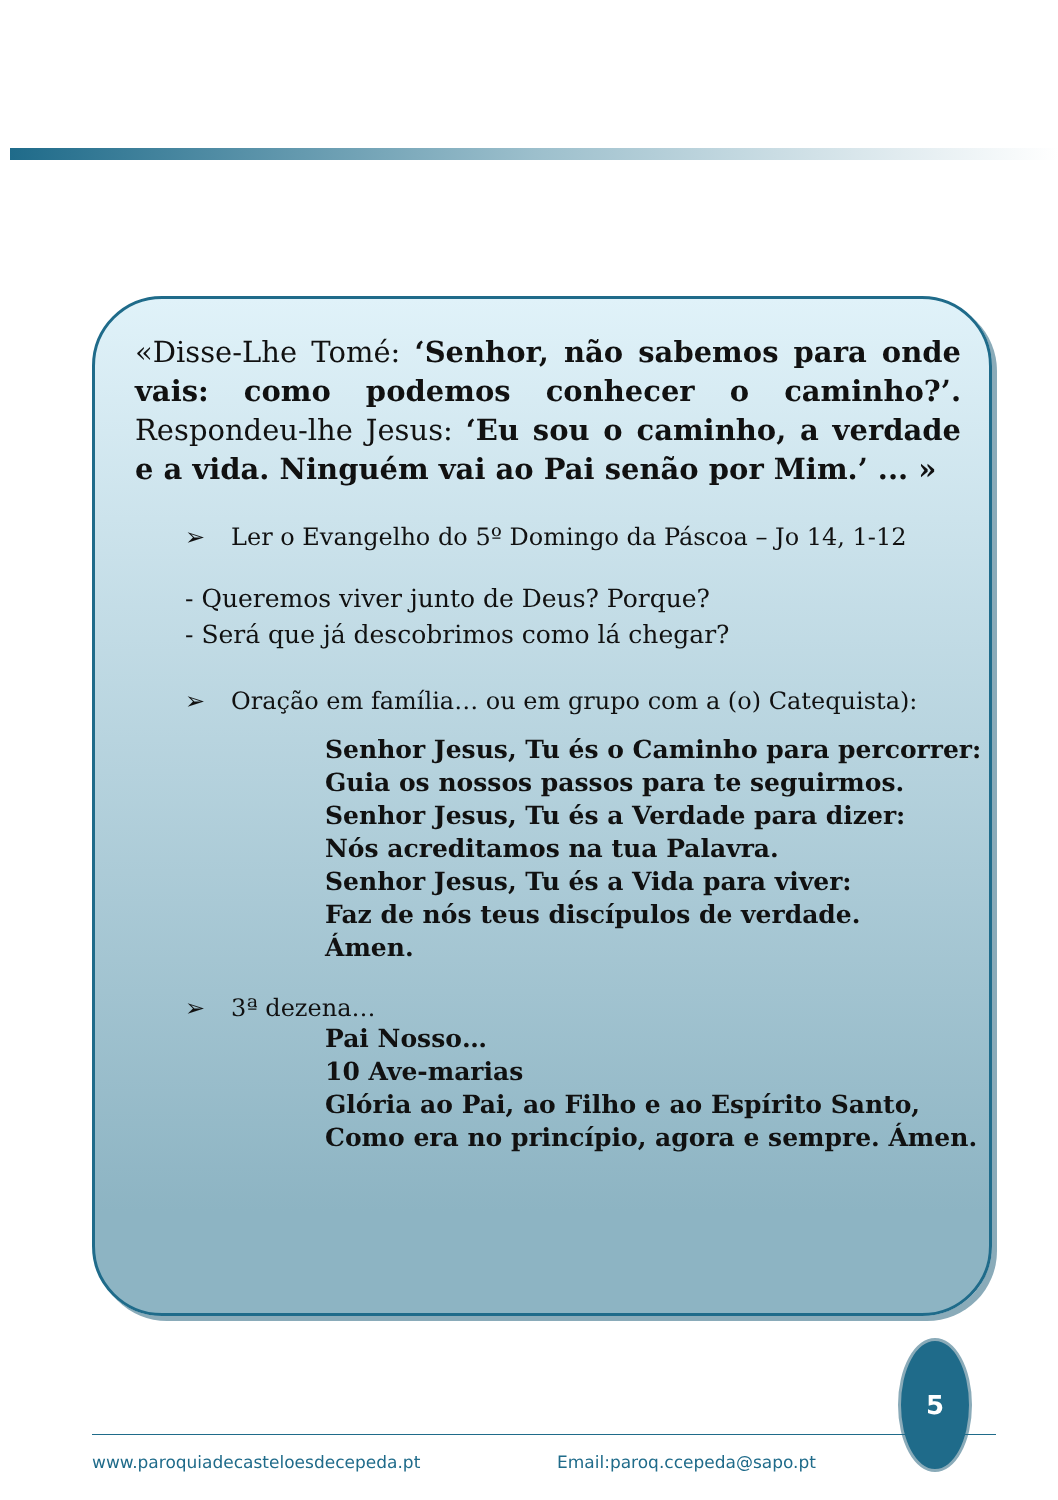«Disse-Lhe Tomé: ‘Senhor, não sabemos para onde vais: como podemos conhecer o caminho?’. Respondeu-lhe Jesus: ‘Eu sou o caminho, a verdade e a vida. Ninguém vai ao Pai senão por Mim.’ ... »
➢ Ler o Evangelho do 5º Domingo da Páscoa – Jo 14, 1-12
- Queremos viver junto de Deus? Porque?
- Será que já descobrimos como lá chegar?
➢ Oração em família… ou em grupo com a (o) Catequista):
Senhor Jesus, Tu és o Caminho para percorrer:
Guia os nossos passos para te seguirmos.
Senhor Jesus, Tu és a Verdade para dizer:
Nós acreditamos na tua Palavra.
Senhor Jesus, Tu és a Vida para viver:
Faz de nós teus discípulos de verdade.
Ámen.
➢ 3ª dezena…
Pai Nosso…
10 Ave-marias
Glória ao Pai, ao Filho e ao Espírito Santo,
Como era no princípio, agora e sempre. Ámen.
5
www.paroquiadecasteloesdecepeda.pt Email:paroq.ccepeda@sapo.pt